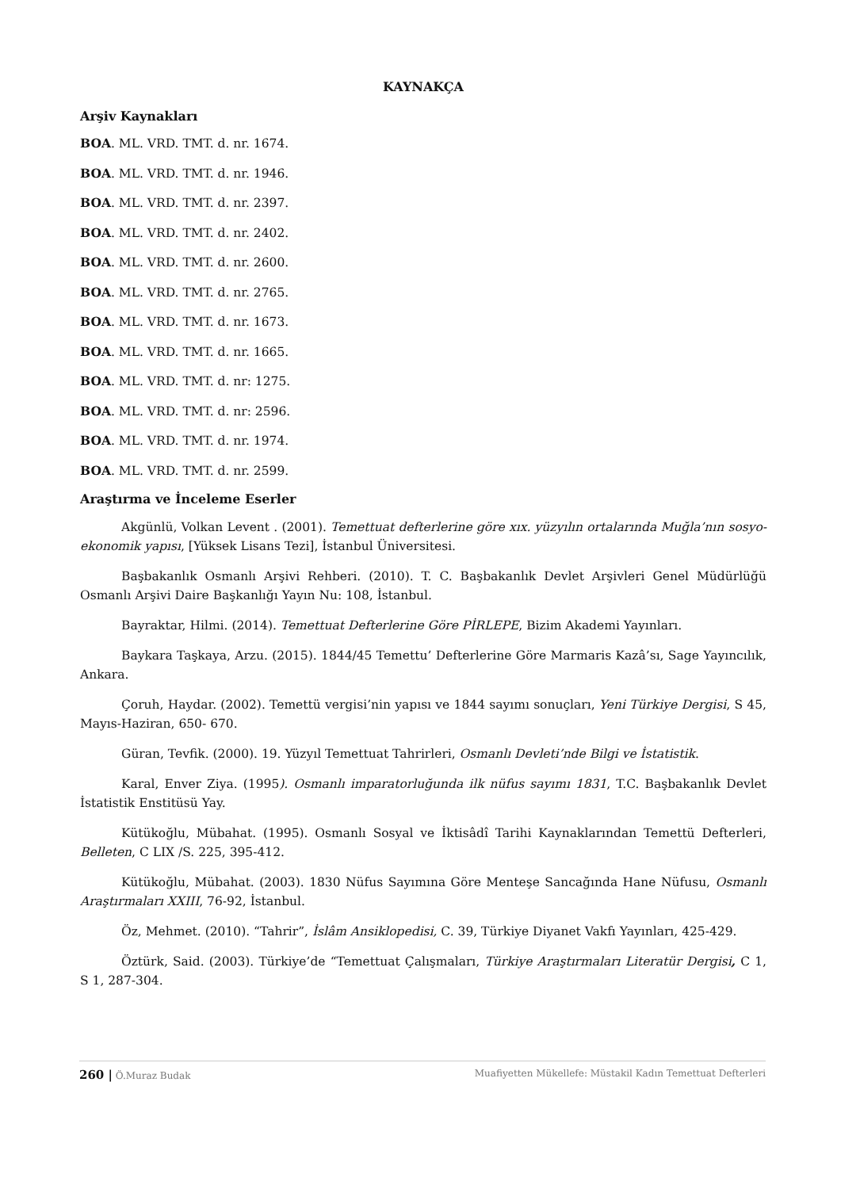KAYNAKÇA
Arşiv Kaynakları
BOA. ML. VRD. TMT. d. nr. 1674.
BOA. ML. VRD. TMT. d. nr. 1946.
BOA. ML. VRD. TMT. d. nr. 2397.
BOA. ML. VRD. TMT. d. nr. 2402.
BOA. ML. VRD. TMT. d. nr. 2600.
BOA. ML. VRD. TMT. d. nr. 2765.
BOA. ML. VRD. TMT. d. nr. 1673.
BOA. ML. VRD. TMT. d. nr. 1665.
BOA. ML. VRD. TMT. d. nr: 1275.
BOA. ML. VRD. TMT. d. nr: 2596.
BOA. ML. VRD. TMT. d. nr. 1974.
BOA. ML. VRD. TMT. d. nr. 2599.
Araştırma ve İnceleme Eserler
Akgünlü, Volkan Levent . (2001). Temettuat defterlerine göre xıx. yüzyılın ortalarında Muğla’nın sosyo-ekonomik yapısı, [Yüksek Lisans Tezi], İstanbul Üniversitesi.
Başbakanlık Osmanlı Arşivi Rehberi. (2010). T. C. Başbakanlık Devlet Arşivleri Genel Müdürlüğü Osmanlı Arşivi Daire Başkanlığı Yayın Nu: 108, İstanbul.
Bayraktar, Hilmi. (2014). Temettuat Defterlerine Göre PİRLEPE, Bizim Akademi Yayınları.
Baykara Taşkaya, Arzu. (2015). 1844/45 Temettu’ Defterlerine Göre Marmaris Kazâ’sı, Sage Yayıncılık, Ankara.
Çoruh, Haydar. (2002). Temettü vergisi’nin yapısı ve 1844 sayımı sonuçları, Yeni Türkiye Dergisi, S 45, Mayıs-Haziran, 650- 670.
Güran, Tevfik. (2000). 19. Yüzyıl Temettuat Tahrirleri, Osmanlı Devleti’nde Bilgi ve İstatistik.
Karal, Enver Ziya. (1995). Osmanlı imparatorluğunda ilk nüfus sayımı 1831, T.C. Başbakanlık Devlet İstatistik Enstitüsü Yay.
Kütükoğlu, Mübahat. (1995). Osmanlı Sosyal ve İktisâdî Tarihi Kaynaklarından Temettü Defterleri, Belleten, C LIX /S. 225, 395-412.
Kütükoğlu, Mübahat. (2003). 1830 Nüfus Sayımına Göre Menteşe Sancağında Hane Nüfusu, Osmanlı Araştırmaları XXIII, 76-92, İstanbul.
Öz, Mehmet. (2010). “Tahrir”, İslâm Ansiklopedisi, C. 39, Türkiye Diyanet Vakfı Yayınları, 425-429.
Öztürk, Said. (2003). Türkiye’de “Temettuat Çalışmaları, Türkiye Araştırmaları Literatür Dergisi, C 1, S 1, 287-304.
260 | Ö.Muraz Budak Muafiyetten Mükellefe: Müstakil Kadın Temettuat Defterleri